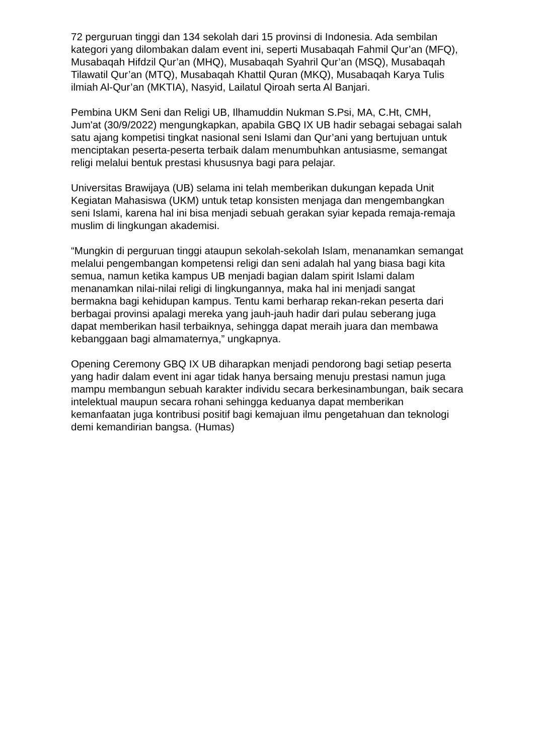72 perguruan tinggi dan 134 sekolah dari 15 provinsi di Indonesia. Ada sembilan kategori yang dilombakan dalam event ini, seperti Musabaqah Fahmil Qur’an (MFQ), Musabaqah Hifdzil Qur’an (MHQ), Musabaqah Syahril Qur’an (MSQ), Musabaqah Tilawatil Qur’an (MTQ), Musabaqah Khattil Quran (MKQ), Musabaqah Karya Tulis ilmiah Al-Qur’an (MKTIA), Nasyid, Lailatul Qiroah serta Al Banjari.
Pembina UKM Seni dan Religi UB, Ilhamuddin Nukman S.Psi, MA, C.Ht, CMH, Jum'at (30/9/2022) mengungkapkan, apabila GBQ IX UB hadir sebagai sebagai salah satu ajang kompetisi tingkat nasional seni Islami dan Qur’ani yang bertujuan untuk menciptakan peserta-peserta terbaik dalam menumbuhkan antusiasme, semangat religi melalui bentuk prestasi khususnya bagi para pelajar.
Universitas Brawijaya (UB) selama ini telah memberikan dukungan kepada Unit Kegiatan Mahasiswa (UKM) untuk tetap konsisten menjaga dan mengembangkan seni Islami, karena hal ini bisa menjadi sebuah gerakan syiar kepada remaja-remaja muslim di lingkungan akademisi.
“Mungkin di perguruan tinggi ataupun sekolah-sekolah Islam, menanamkan semangat melalui pengembangan kompetensi religi dan seni adalah hal yang biasa bagi kita semua, namun ketika kampus UB menjadi bagian dalam spirit Islami dalam menanamkan nilai-nilai religi di lingkungannya, maka hal ini menjadi sangat bermakna bagi kehidupan kampus. Tentu kami berharap rekan-rekan peserta dari berbagai provinsi apalagi mereka yang jauh-jauh hadir dari pulau seberang juga dapat memberikan hasil terbaiknya, sehingga dapat meraih juara dan membawa kebanggaan bagi almamaternya,” ungkapnya.
Opening Ceremony GBQ IX UB diharapkan menjadi pendorong bagi setiap peserta yang hadir dalam event ini agar tidak hanya bersaing menuju prestasi namun juga mampu membangun sebuah karakter individu secara berkesinambungan, baik secara intelektual maupun secara rohani sehingga keduanya dapat memberikan kemanfaatan juga kontribusi positif bagi kemajuan ilmu pengetahuan dan teknologi demi kemandirian bangsa. (Humas)